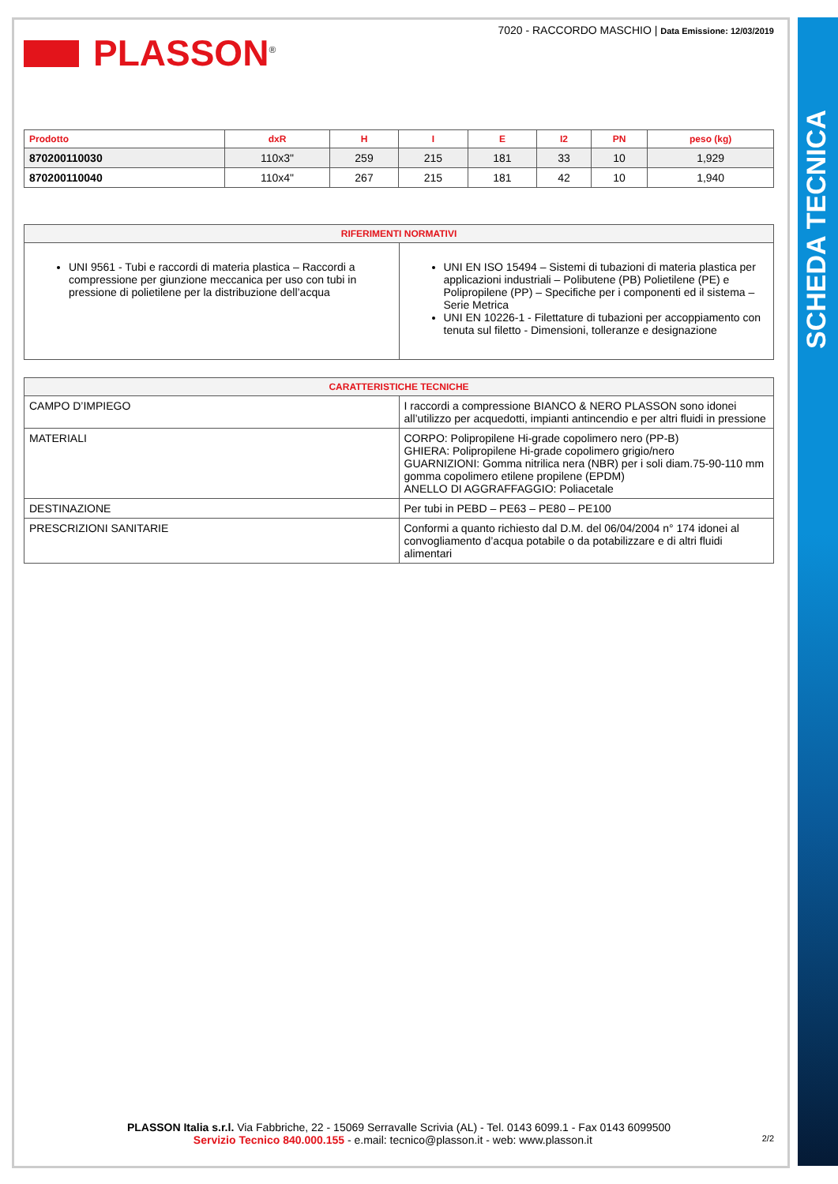SCHEDA TECNICA
PLASSON<sup>®</sup>
7020 - RACCORDO MASCHIO | Data Emissione: 12/03/2019
| Prodotto | dxR | H | I | E | I2 | PN | peso (kg) |
| --- | --- | --- | --- | --- | --- | --- | --- |
| 870200110030 | 110x3" | 259 | 215 | 181 | 33 | 10 | 1,929 |
| 870200110040 | 110x4" | 267 | 215 | 181 | 42 | 10 | 1,940 |
| RIFERIMENTI NORMATIVI | |
| --- | --- |
| UNI 9561 - Tubi e raccordi di materia plastica – Raccordi a compressione per giunzione meccanica per uso con tubi in pressione di polietilene per la distribuzione dell’acqua | UNI EN ISO 15494 – Sistemi di tubazioni di materia plastica per applicazioni industriali – Polibutene (PB) Polietilene (PE) e Polipropilene (PP) – Specifiche per i componenti ed il sistema – Serie Metrica UNI EN 10226-1 - Filettature di tubazioni per accoppiamento con tenuta sul filetto - Dimensioni, tolleranze e designazione |
| CARATTERISTICHE TECNICHE | |
| --- | --- |
| CAMPO D’IMPIEGO | I raccordi a compressione BIANCO & NERO PLASSON sono idonei all’utilizzo per acquedotti, impianti antincendio e per altri fluidi in pressione |
| MATERIALI | CORPO: Polipropilene Hi-grade copolimero nero (PP-B) GHIERA: Polipropilene Hi-grade copolimero grigio/nero GUARNIZIONI: Gomma nitrilica nera (NBR) per i soli diam.75-90-110 mm gomma copolimero etilene propilene (EPDM) ANELLO DI AGGRAFFAGGIO: Poliacetale |
| DESTINAZIONE | Per tubi in PEBD – PE63 – PE80 – PE100 |
| PRESCRIZIONI SANITARIE | Conformi a quanto richiesto dal D.M. del 06/04/2004 n° 174 idonei al convogliamento d’acqua potabile o da potabilizzare e di altri fluidi alimentari |
PLASSON Italia s.r.l. Via Fabbriche, 22 - 15069 Serravalle Scrivia (AL) - Tel. 0143 6099.1 - Fax 0143 6099500
Servizio Tecnico 840.000.155 - e.mail: tecnico@plasson.it - web: www.plasson.it 2/2